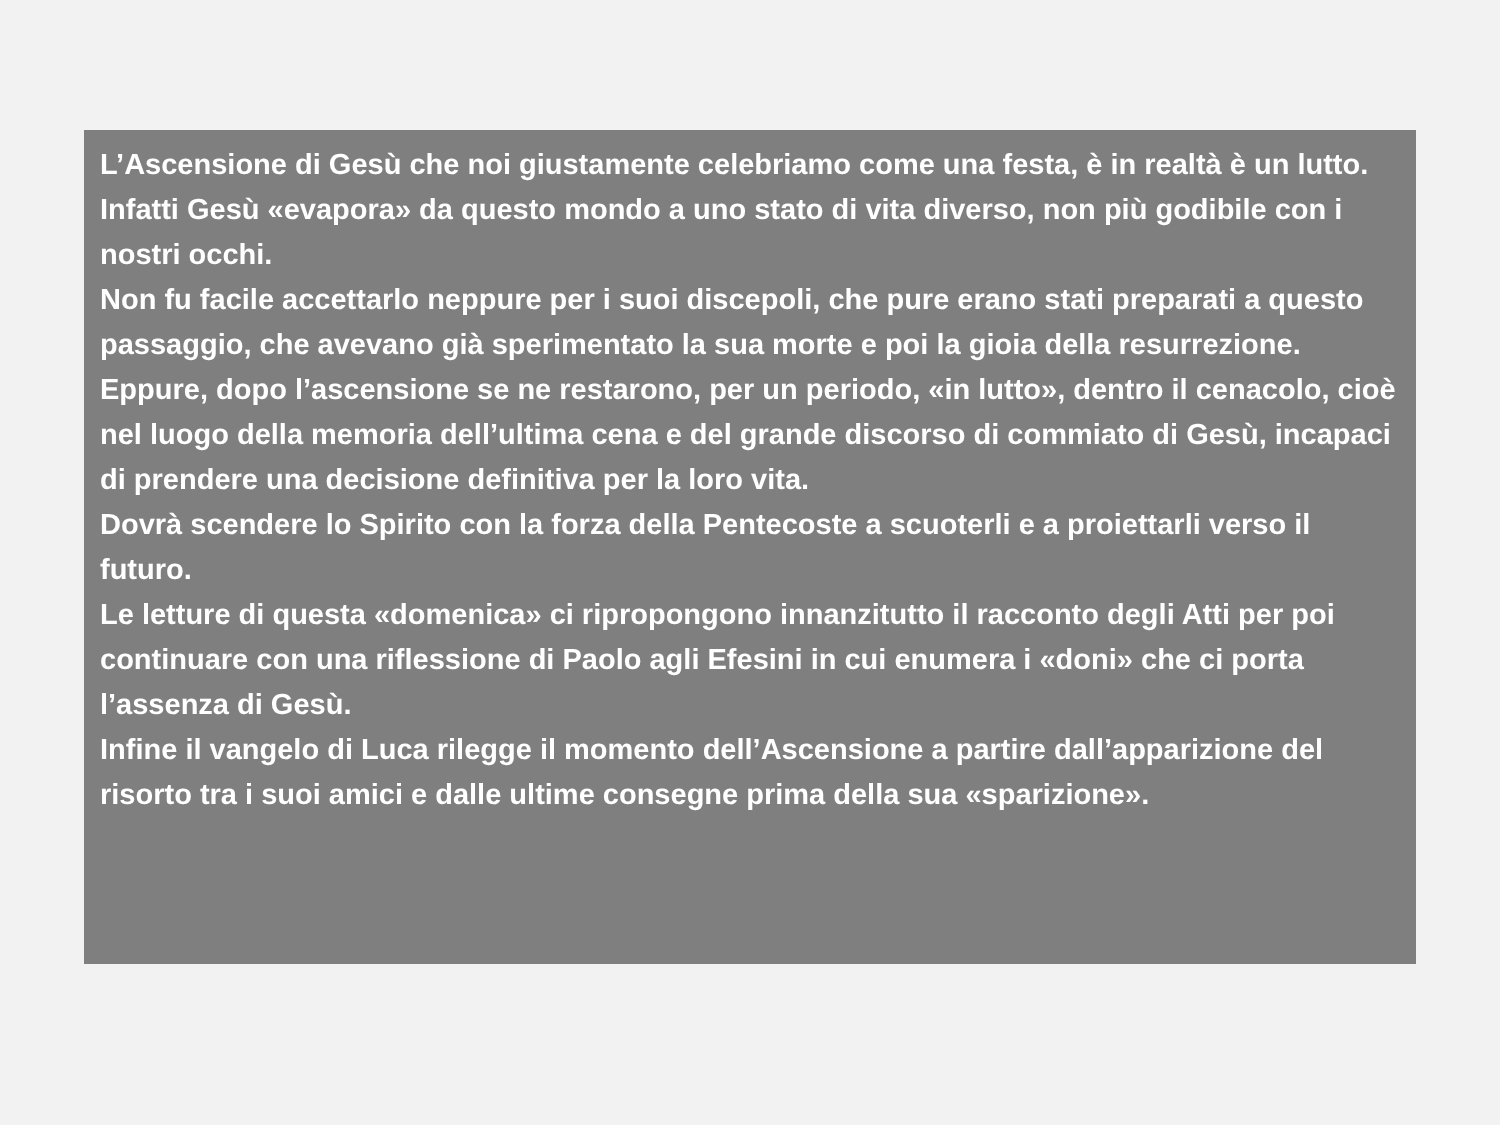L’Ascensione di Gesù che noi giustamente celebriamo come una festa, è in realtà è un lutto.
Infatti Gesù «evapora» da questo mondo a uno stato di vita diverso, non più godibile con i nostri occhi.
Non fu facile accettarlo neppure per i suoi discepoli, che pure erano stati preparati a questo passaggio, che avevano già sperimentato la sua morte e poi la gioia della resurrezione. Eppure, dopo l’ascensione se ne restarono, per un periodo, «in lutto», dentro il cenacolo, cioè nel luogo della memoria dell’ultima cena e del grande discorso di commiato di Gesù, incapaci di prendere una decisione definitiva per la loro vita.
Dovrà scendere lo Spirito con la forza della Pentecoste a scuoterli e a proiettarli verso il futuro.
Le letture di questa «domenica» ci ripropongono innanzitutto il racconto degli Atti per poi continuare con una riflessione di Paolo agli Efesini in cui enumera i «doni» che ci porta l’assenza di Gesù.
Infine il vangelo di Luca rilegge il momento dell’Ascensione a partire dall’apparizione del risorto tra i suoi amici e dalle ultime consegne prima della sua «sparizione».